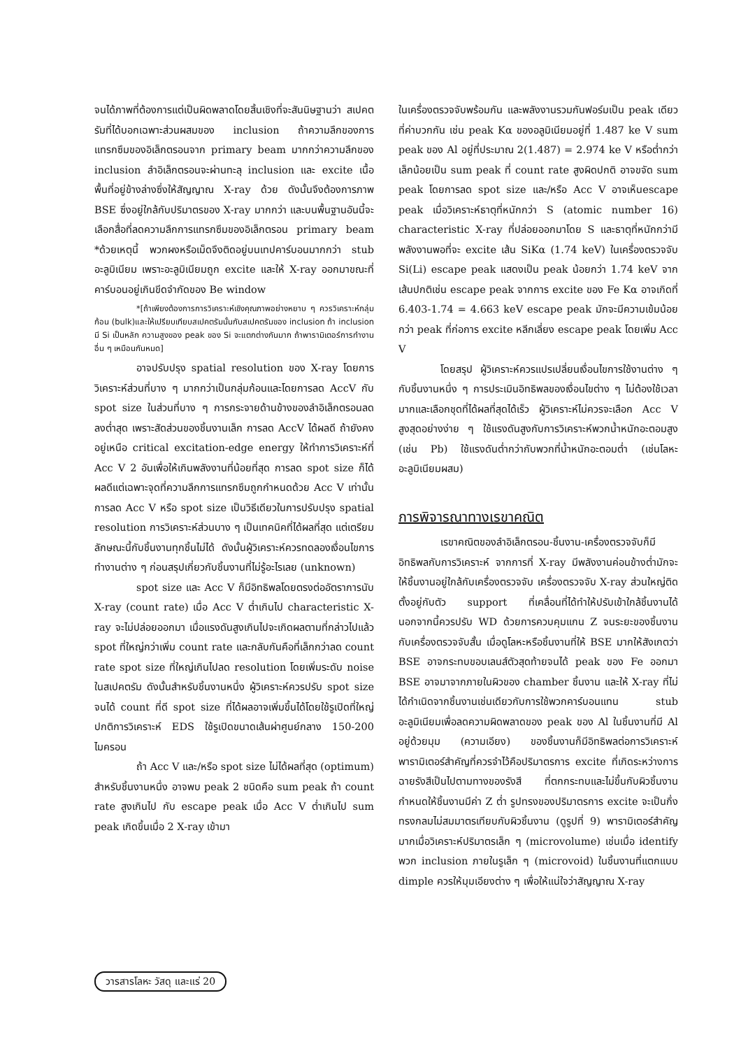จนได้ภาพที่ต้องการแต่เป็นผิดพลาดโดยสิ้นเชิงที่จะสันนิษฐานว่า สเปคตรัมที่ได้บอกเฉพาะส่วนผสมของ inclusion ถ้าความลึกของการแทรกซึมของอิเล็กตรอนจาก primary beam มากกว่าความลึกของ inclusion ลำอิเล็กตรอนจะผ่านทะลุ inclusion และ excite เนื้อพื้นที่อยู่ข้างล่างซึ่งให้สัญญาณ X-ray ด้วย ดังนั้นจึงต้องการภาพ BSE ซึ่งอยู่ใกล้กับปริมาตรของ X-ray มากกว่า และบนพื้นฐานอันนี้จะเลือกสื่อที่ลดความลึกการแทรกซึมของอิเล็กตรอน primary beam *ด้วยเหตุนี้ พวกผงหรือเม็ดจึงติดอยู่บนเทปคาร์บอนมากกว่า stub อะลูมิเนียม เพราะอะลูมิเนียมถูก excite และให้ X-ray ออกมาขณะที่คาร์บอนอยู่เกินขีดจำกัดของ Be window
*[ถ้าเพียงต้องการการวิเคราะห์เชิงคุณภาพอย่างหยาบ ๆ ควรวิเคราะห์กลุ่มก้อน (bulk)และให้เปรียบเทียบสเปคตรัมนั้นกับสเปคตรัมของ inclusion ถ้า inclusion มี Si เป็นหลัก ความสูงของ peak ของ Si จะแตกต่างกันมาก ถ้าพารามิเตอร์การทำงานอื่น ๆ เหมือนกันหมด]
อาจปรับปรุง spatial resolution ของ X-ray โดยการวิเคราะห์ส่วนที่บาง ๆ มากกว่าเป็นกลุ่มก้อนและโดยการลด AccV กับ spot size ในส่วนที่บาง ๆ การกระจายด้านข้างของลำอิเล็กตรอนลดลงต่ำสุด เพราะสัดส่วนของชิ้นงานเล็ก การลด AccV ได้ผลดี ถ้ายังคงอยู่เหนือ critical excitation-edge energy ให้ทำการวิเคราะห์ที่ Acc V 2 อันเพื่อให้เกินพลังงานที่น้อยที่สุด การลด spot size ก็ได้ผลดีแต่เฉพาะจุดที่ความลึกการแทรกซึมถูกกำหนดด้วย Acc V เท่านั้น การลด Acc V หรือ spot size เป็นวิธีเดียวในการปรับปรุง spatial resolution การวิเคราะห์ส่วนบาง ๆ เป็นเทคนิคที่ได้ผลที่สุด แต่เตรียมลักษณะนี้กับชิ้นงานทุกชิ้นไม่ได้ ดังนั้นผู้วิเคราะห์ควรทดลองเงื่อนไขการทำงานต่าง ๆ ก่อนสรุปเกี่ยวกับชิ้นงานที่ไม่รู้อะไรเลย (unknown)
spot size และ Acc V ก็มีอิทธิพลโดยตรงต่ออัตราการนับ X-ray (count rate) เมื่อ Acc V ต่ำเกินไป characteristic X-ray จะไม่ปล่อยออกมา เมื่อแรงดันสูงเกินไปจะเกิดผลตามที่กล่าวไปแล้ว spot ที่ใหญ่กว่าเพิ่ม count rate และกลับกันคือที่เล็กกว่าลด count rate spot size ที่ใหญ่เกินไปลด resolution โดยเพิ่มระดับ noise ในสเปคตรัม ดังนั้นสำหรับชิ้นงานหนึ่ง ผู้วิเคราะห์ควรปรับ spot size จนได้ count ที่ดี spot size ที่ได้ผลอาจเพิ่มขึ้นได้โดยใช้รูเปิดที่ใหญ่ ปกติการวิเคราะห์ EDS ใช้รูเปิดขนาดเส้นผ่าศูนย์กลาง 150-200 ไมครอน
ถ้า Acc V และ/หรือ spot size ไม่ได้ผลที่สุด (optimum) สำหรับชิ้นงานหนึ่ง อาจพบ peak 2 ชนิดคือ sum peak ถ้า count rate สูงเกินไป กับ escape peak เมื่อ Acc V ต่ำเกินไป sum peak เกิดขึ้นเมื่อ 2 X-ray เข้ามา
ในเครื่องตรวจจับพร้อมกัน และพลังงานรวมกันฟอร์มเป็น peak เดียวที่ค่าบวกกัน เช่น peak Kα ของอลูมิเนียมอยู่ที่ 1.487 ke V sum peak ของ Al อยู่ที่ประมาณ 2(1.487) = 2.974 ke V หรือต่ำกว่าเล็กน้อยเป็น sum peak ที่ count rate สูงผิดปกติ อาจขจัด sum peak โดยการลด spot size และ/หรือ Acc V อาจเห็นescape peak เมื่อวิเคราะห์ธาตุที่หนักกว่า S (atomic number 16) characteristic X-ray ที่ปล่อยออกมาโดย S และธาตุที่หนักกว่ามีพลังงานพอที่จะ excite เส้น SiKα (1.74 keV) ในเครื่องตรวจจับ Si(Li) escape peak แสดงเป็น peak น้อยกว่า 1.74 keV จากเส้นปกติเช่น escape peak จากการ excite ของ Fe Kα อาจเกิดที่ 6.403-1.74 = 4.663 keV escape peak มักจะมีความเข้มน้อยกว่า peak ที่ก่อการ excite หลีกเลี่ยง escape peak โดยเพิ่ม Acc V
โดยสรุป ผู้วิเคราะห์ควรแปรเปลี่ยนเงื่อนไขการใช้งานต่าง ๆ กับชิ้นงานหนึ่ง ๆ การประเมินอิทธิพลของเงื่อนไขต่าง ๆ ไม่ต้องใช้เวลามากและเลือกชุดที่ได้ผลที่สุดได้เร็ว ผู้วิเคราะห์ไม่ควรจะเลือก Acc V สูงสุดอย่างง่าย ๆ ใช้แรงดันสูงกับการวิเคราะห์พวกน้ำหนักอะตอมสูง (เช่น Pb) ใช้แรงดันต่ำกว่ากับพวกที่น้ำหนักอะตอมต่ำ (เช่นโลหะอะลูมิเนียมผสม)
การพิจารณาทางเรขาคณิต
เรขาคณิตของลำอิเล็กตรอน-ชิ้นงาน-เครื่องตรวจจับก็มีอิทธิพลกับการวิเคราะห์ จากการที่ X-ray มีพลังงานค่อนข้างต่ำมักจะให้ชิ้นงานอยู่ใกล้กับเครื่องตรวจจับ เครื่องตรวจจับ X-ray ส่วนใหญ่ติดตั้งอยู่กับตัว support ที่เคลื่อนที่ได้ทำให้ปรับเข้าใกล้ชิ้นงานได้ นอกจากนี้ควรปรับ WD ด้วยการควบคุมแกน Z จนระยะของชิ้นงานกับเครื่องตรวจจับสั้น เมื่อดูโลหะหรือชิ้นงานที่ให้ BSE มากให้สังเกตว่า BSE อาจกระทบขอบเลนส์ตัวสุดท้ายจนได้ peak ของ Fe ออกมา BSE อาจมาจากภายในผิวของ chamber ชิ้นงาน และให้ X-ray ที่ไม่ได้กำเนิดจากชิ้นงานเช่นเดียวกับการใช้พวกคาร์บอนแทน stub อะลูมิเนียมเพื่อลดความผิดพลาดของ peak ของ Al ในชิ้นงานที่มี Al อยู่ด้วยมุม (ความเอียง) ของชิ้นงานก็มีอิทธิพลต่อการวิเคราะห์ พารามิเตอร์สำคัญที่ควรจำไว้คือปริมาตรการ excite ที่เกิดระหว่างการฉายรังสีเป็นไปตามทางของรังสี ที่ตกกระทบและไม่ขึ้นกับผิวชิ้นงาน กำหนดให้ชิ้นงานมีค่า Z ต่ำ รูปทรงของปริมาตรการ excite จะเป็นกึ่งทรงกลมไม่สมมาตรเทียบกับผิวชิ้นงาน (ดูรูปที่ 9) พารามิเตอร์สำคัญมากเมื่อวิเคราะห์ปริมาตรเล็ก ๆ (microvolume) เช่นเมื่อ identify พวก inclusion ภายในรูเล็ก ๆ (microvoid) ในชิ้นงานที่แตกแบบ dimple ควรให้มุมเอียงต่าง ๆ เพื่อให้แน่ใจว่าสัญญาณ X-ray
วารสารโลหะ วัสดุ และแร่ 20